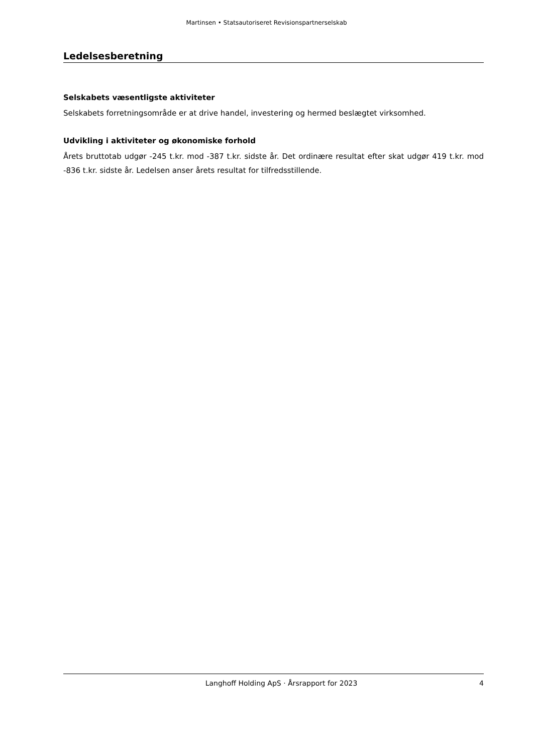Martinsen • Statsautoriseret Revisionspartnerselskab
Ledelsesberetning
Selskabets væsentligste aktiviteter
Selskabets forretningsområde er at drive handel, investering og hermed beslægtet virksomhed.
Udvikling i aktiviteter og økonomiske forhold
Årets bruttotab udgør -245 t.kr. mod -387 t.kr. sidste år. Det ordinære resultat efter skat udgør 419 t.kr. mod -836 t.kr. sidste år. Ledelsen anser årets resultat for tilfredsstillende.
Langhoff Holding ApS · Årsrapport for 2023 4